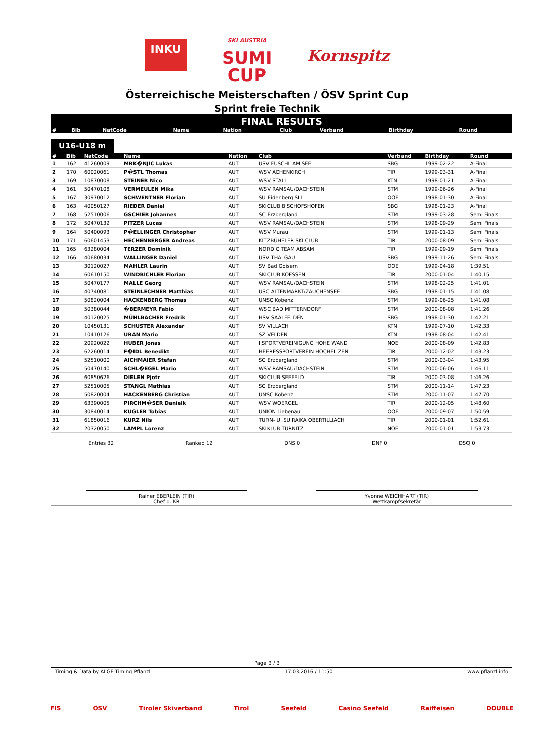INKU
SKI AUSTRIA
SUMI
CUP
Kornspitz
Österreichische Meisterschaften / ÖSV Sprint Cup
Sprint freie Technik
FINAL RESULTS
| # | Bib | NatCode | Name | Nation | Club | Verband | Birthday | Round |
| --- | --- | --- | --- | --- | --- | --- | --- | --- |
U16-U18 m
| # | Bib | NatCode | Name | Nation | Club | Verband | Birthday | Round |
| --- | --- | --- | --- | --- | --- | --- | --- | --- |
| 1 | 162 | 41260009 | MRK�NJIC Lukas | AUT | USV FUSCHL AM SEE | SBG | 1999-02-22 | A-Final |
| 2 | 170 | 60020061 | P�STL Thomas | AUT | WSV ACHENKIRCH | TIR | 1999-03-31 | A-Final |
| 3 | 169 | 10870008 | STEINER Nico | AUT | WSV STALL | KTN | 1998-01-21 | A-Final |
| 4 | 161 | 50470108 | VERMEULEN Mika | AUT | WSV RAMSAU/DACHSTEIN | STM | 1999-06-26 | A-Final |
| 5 | 167 | 30970012 | SCHWENTNER Florian | AUT | SU Eidenberg SLL | OOE | 1998-01-30 | A-Final |
| 6 | 163 | 40050127 | RIEDER Daniel | AUT | SKICLUB BISCHOFSHOFEN | SBG | 1998-01-23 | A-Final |
| 7 | 168 | 52510006 | GSCHIER Johannes | AUT | SC Erzbergland | STM | 1999-03-28 | Semi Finals |
| 8 | 172 | 50470132 | PITZER Lucas | AUT | WSV RAMSAU/DACHSTEIN | STM | 1998-09-29 | Semi Finals |
| 9 | 164 | 50400093 | P�ELLINGER Christopher | AUT | WSV Murau | STM | 1999-01-13 | Semi Finals |
| 10 | 171 | 60601453 | HECHENBERGER Andreas | AUT | KITZBÜHELER SKI CLUB | TIR | 2000-08-09 | Semi Finals |
| 11 | 165 | 63280004 | TERZER Dominik | AUT | NORDIC TEAM ABSAM | TIR | 1999-09-19 | Semi Finals |
| 12 | 166 | 40680034 | WALLINGER Daniel | AUT | USV THALGAU | SBG | 1999-11-26 | Semi Finals |
| 13 | | 30120027 | MAHLER Laurin | AUT | SV Bad Goisern | OOE | 1999-04-18 | 1:39.51 |
| 14 | | 60610150 | WINDBICHLER Florian | AUT | SKICLUB KOESSEN | TIR | 2000-01-04 | 1:40.15 |
| 15 | | 50470177 | MALLE Georg | AUT | WSV RAMSAU/DACHSTEIN | STM | 1998-02-25 | 1:41.01 |
| 16 | | 40740081 | STEINLECHNER Matthias | AUT | USC ALTENMARKT/ZAUCHENSEE | SBG | 1998-01-15 | 1:41.08 |
| 17 | | 50820004 | HACKENBERG Thomas | AUT | UNSC Kobenz | STM | 1999-06-25 | 1:41.08 |
| 18 | | 50380044 | �BERMEYR Fabio | AUT | WSC BAD MITTERNDORF | STM | 2000-08-08 | 1:41.26 |
| 19 | | 40120025 | MÜHLBACHER Fredrik | AUT | HSV SAALFELDEN | SBG | 1998-01-30 | 1:42.21 |
| 20 | | 10450131 | SCHUSTER Alexander | AUT | SV VILLACH | KTN | 1999-07-10 | 1:42.33 |
| 21 | | 10410126 | URAN Mario | AUT | SZ VELDEN | KTN | 1998-08-04 | 1:42.41 |
| 22 | | 20920022 | HUBER Jonas | AUT | I.SPORTVEREINIGUNG HOHE WAND | NOE | 2000-08-09 | 1:42.83 |
| 23 | | 62260014 | F�IDL Benedikt | AUT | HEERESSPORTVEREIN HOCHFILZEN | TIR | 2000-12-02 | 1:43.23 |
| 24 | | 52510000 | AICHMAIER Stefan | AUT | SC Erzbergland | STM | 2000-03-04 | 1:43.95 |
| 25 | | 50470140 | SCHL�EGEL Mario | AUT | WSV RAMSAU/DACHSTEIN | STM | 2000-06-06 | 1:46.11 |
| 26 | | 60850626 | DIELEN Pjotr | AUT | SKICLUB SEEFELD | TIR | 2000-03-08 | 1:46.26 |
| 27 | | 52510005 | STANGL Mathias | AUT | SC Erzbergland | STM | 2000-11-14 | 1:47.23 |
| 28 | | 50820004 | HACKENBERG Christian | AUT | UNSC Kobenz | STM | 2000-11-07 | 1:47.70 |
| 29 | | 63390005 | PIRCHM�SER Danielk | AUT | WSV WOERGEL | TIR | 2000-12-05 | 1:48.60 |
| 30 | | 30840014 | KUGLER Tobias | AUT | UNION Liebenau | OOE | 2000-09-07 | 1:50.59 |
| 31 | | 61850016 | KURZ Nils | AUT | TURN- U. SU RAIKA OBERTILLIACH | TIR | 2000-01-01 | 1:52.61 |
| 32 | | 20320050 | LAMPL Lorenz | AUT | SKIKLUB TÜRNITZ | NOE | 2000-01-01 | 1:53.73 |
Entries 32 Ranked 12 DNS 0 DNF 0 DSQ 0
Rainer EBERLEIN (TIR)
Chef d. KR
Yvonne WEICHHART (TIR)
Wettkampfsekretär
Page 3 / 3
Timing & Data by ALGE-Timing Pflanzl 17.03.2016 / 11:50 www.pflanzl.info
FIS ÖSV Tiroler Skiverband Tirol Seefeld Casino Seefeld Raiffeisen DOUBLE